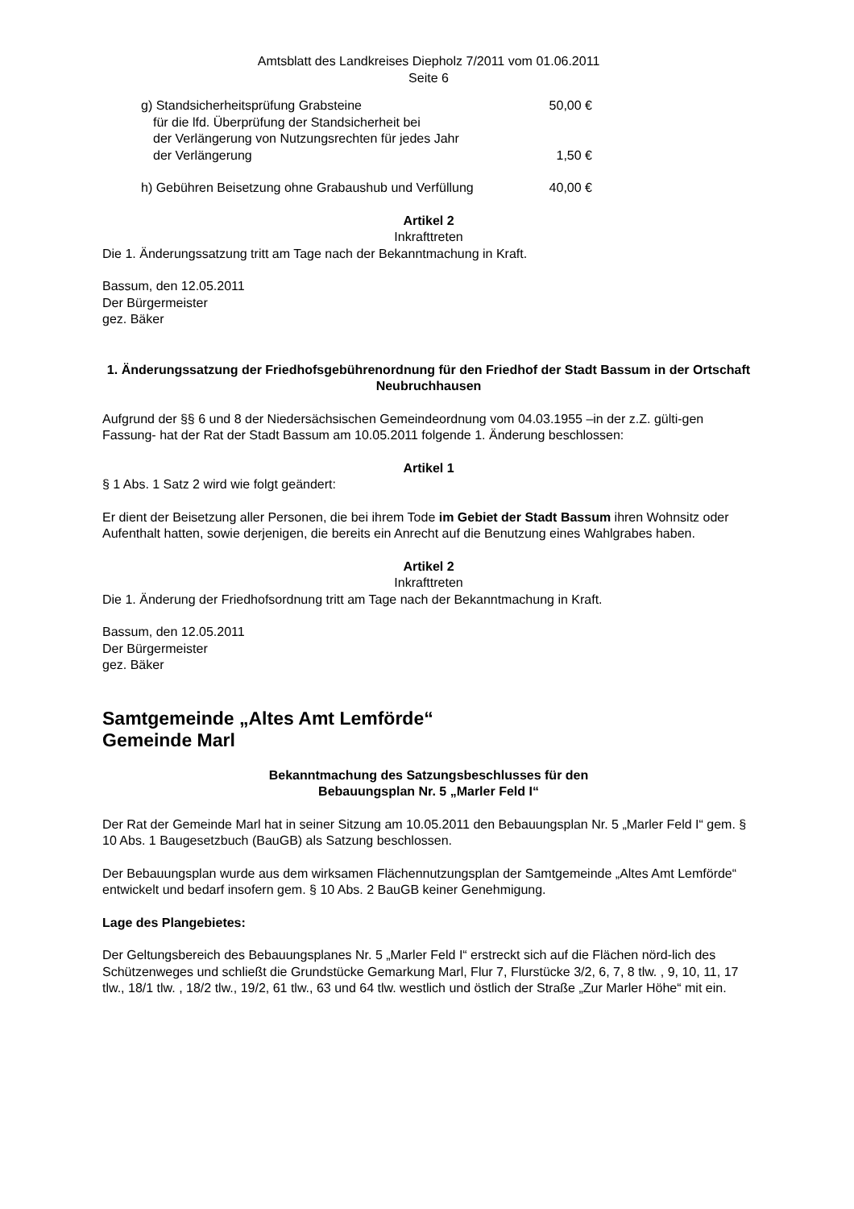Amtsblatt des Landkreises Diepholz 7/2011 vom 01.06.2011
Seite 6
g) Standsicherheitsprüfung Grabsteine 50,00 €
für die lfd. Überprüfung der Standsicherheit bei
der Verlängerung von Nutzungsrechten für jedes Jahr
der Verlängerung 1,50 €
h) Gebühren Beisetzung ohne Grabaushub und Verfüllung 40,00 €
Artikel 2
Inkrafttreten
Die 1. Änderungssatzung tritt am Tage nach der Bekanntmachung in Kraft.
Bassum, den 12.05.2011
Der Bürgermeister
gez. Bäker
1. Änderungssatzung der Friedhofsgebührenordnung für den Friedhof der Stadt Bassum in der Ortschaft Neubruchhausen
Aufgrund der §§ 6 und 8 der Niedersächsischen Gemeindeordnung vom 04.03.1955 –in der z.Z. gülti-gen Fassung- hat der Rat der Stadt Bassum am 10.05.2011 folgende 1. Änderung beschlossen:
Artikel 1
§ 1 Abs. 1 Satz 2 wird wie folgt geändert:
Er dient der Beisetzung aller Personen, die bei ihrem Tode im Gebiet der Stadt Bassum ihren Wohnsitz oder Aufenthalt hatten, sowie derjenigen, die bereits ein Anrecht auf die Benutzung eines Wahlgrabes haben.
Artikel 2
Inkrafttreten
Die 1. Änderung der Friedhofsordnung tritt am Tage nach der Bekanntmachung in Kraft.
Bassum, den 12.05.2011
Der Bürgermeister
gez. Bäker
Samtgemeinde „Altes Amt Lemförde“
Gemeinde Marl
Bekanntmachung des Satzungsbeschlusses für den
Bebauungsplan Nr. 5 „Marler Feld I“
Der Rat der Gemeinde Marl hat in seiner Sitzung am 10.05.2011 den Bebauungsplan Nr. 5 „Marler Feld I“ gem. § 10 Abs. 1 Baugesetzbuch (BauGB) als Satzung beschlossen.
Der Bebauungsplan wurde aus dem wirksamen Flächennutzungsplan der Samtgemeinde „Altes Amt Lemförde“ entwickelt und bedarf insofern gem. § 10 Abs. 2 BauGB keiner Genehmigung.
Lage des Plangebietes:
Der Geltungsbereich des Bebauungsplanes Nr. 5 „Marler Feld I“ erstreckt sich auf die Flächen nörd-lich des Schützenweges und schließt die Grundstücke Gemarkung Marl, Flur 7, Flurstücke 3/2, 6, 7, 8 tlw. , 9, 10, 11, 17 tlw., 18/1 tlw. , 18/2 tlw., 19/2, 61 tlw., 63 und 64 tlw. westlich und östlich der Straße „Zur Marler Höhe“ mit ein.